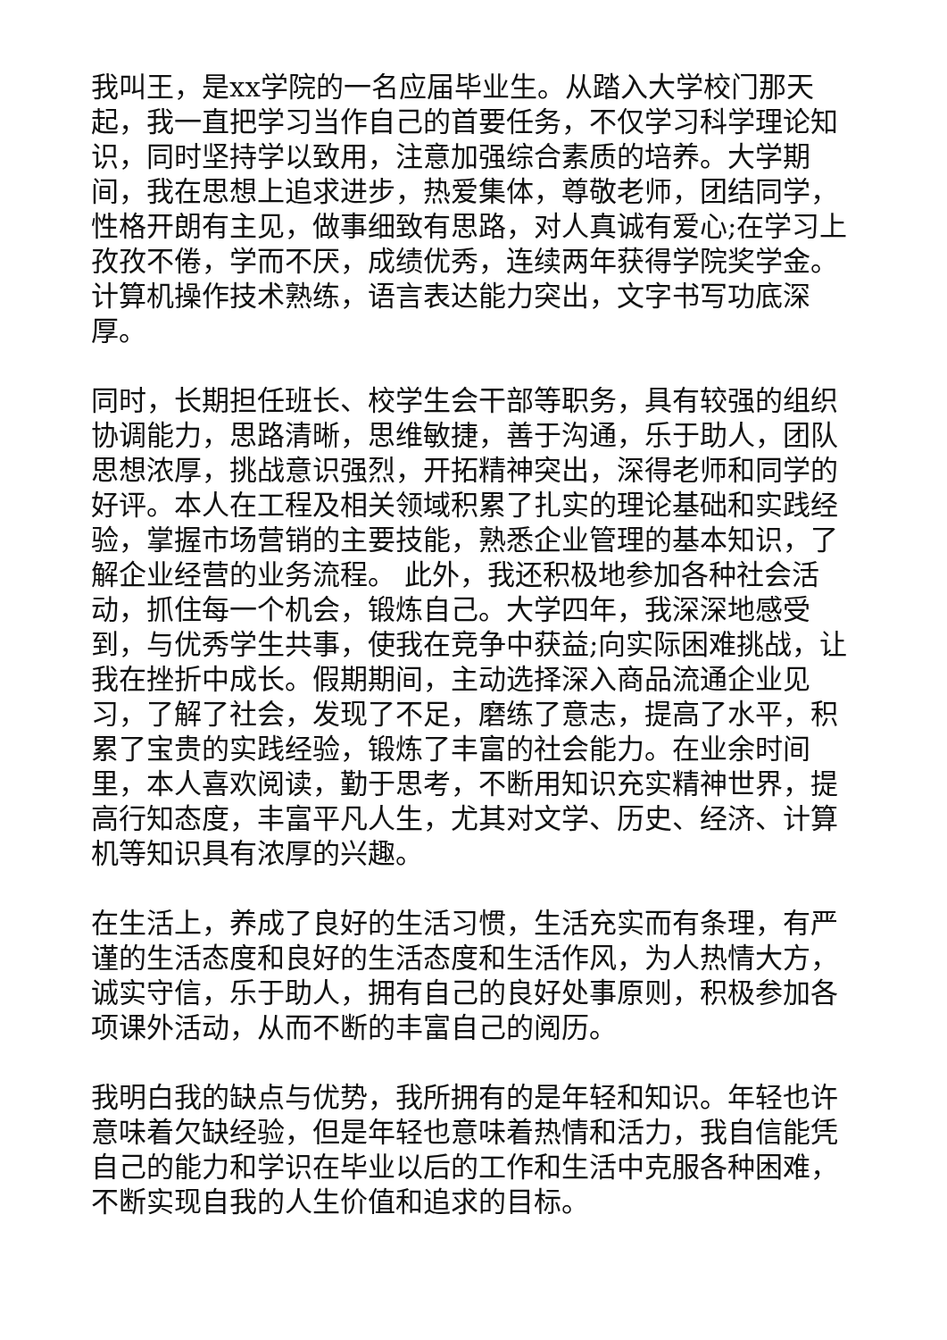我叫王，是xx学院的一名应届毕业生。从踏入大学校门那天起，我一直把学习当作自己的首要任务，不仅学习科学理论知识，同时坚持学以致用，注意加强综合素质的培养。大学期间，我在思想上追求进步，热爱集体，尊敬老师，团结同学，性格开朗有主见，做事细致有思路，对人真诚有爱心;在学习上孜孜不倦，学而不厌，成绩优秀，连续两年获得学院奖学金。计算机操作技术熟练，语言表达能力突出，文字书写功底深厚。
同时，长期担任班长、校学生会干部等职务，具有较强的组织协调能力，思路清晰，思维敏捷，善于沟通，乐于助人，团队思想浓厚，挑战意识强烈，开拓精神突出，深得老师和同学的好评。本人在工程及相关领域积累了扎实的理论基础和实践经验，掌握市场营销的主要技能，熟悉企业管理的基本知识，了解企业经营的业务流程。 此外，我还积极地参加各种社会活动，抓住每一个机会，锻炼自己。大学四年，我深深地感受到，与优秀学生共事，使我在竞争中获益;向实际困难挑战，让我在挫折中成长。假期期间，主动选择深入商品流通企业见习，了解了社会，发现了不足，磨练了意志，提高了水平，积累了宝贵的实践经验，锻炼了丰富的社会能力。在业余时间里，本人喜欢阅读，勤于思考，不断用知识充实精神世界，提高行知态度，丰富平凡人生，尤其对文学、历史、经济、计算机等知识具有浓厚的兴趣。
在生活上，养成了良好的生活习惯，生活充实而有条理，有严谨的生活态度和良好的生活态度和生活作风，为人热情大方，诚实守信，乐于助人，拥有自己的良好处事原则，积极参加各项课外活动，从而不断的丰富自己的阅历。
我明白我的缺点与优势，我所拥有的是年轻和知识。年轻也许意味着欠缺经验，但是年轻也意味着热情和活力，我自信能凭自己的能力和学识在毕业以后的工作和生活中克服各种困难，不断实现自我的人生价值和追求的目标。